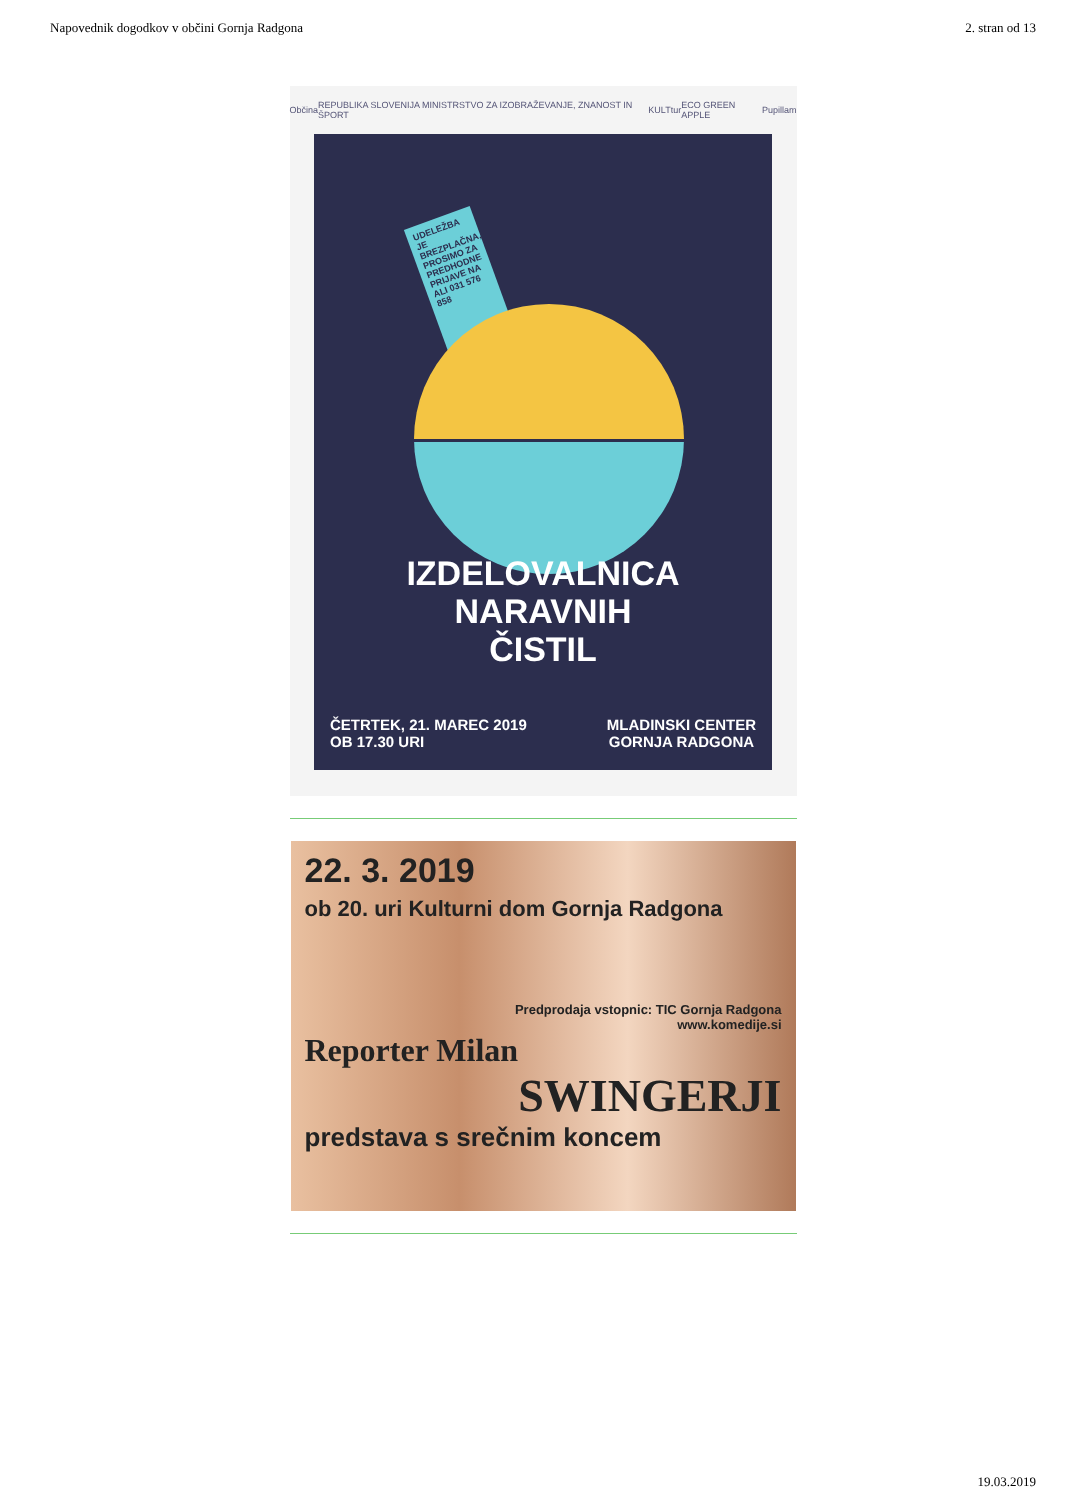Napovednik dogodkov v občini Gornja Radgona 2. stran od 13
Občina REPUBLIKA SLOVENIJA MINISTRSTVO ZA IZOBRAŽEVANJE, ZNANOST IN ŠPORT KULTtur ECO GREEN APPLE Pupillam
UDELEŽBA JE BREZPLAČNA, PROSIMO ZA PREDHODNE PRIJAVE NA ALI 031 576 858
IZDELOVALNICA
NARAVNIH
ČISTIL
ČETRTEK, 21. MAREC 2019
OB 17.30 URI
MLADINSKI CENTER
GORNJA RADGONA
22. 3. 2019
ob 20. uri Kulturni dom Gornja Radgona
Predprodaja vstopnic: TIC Gornja Radgona
www.komedije.si
Reporter Milan
SWINGERJI
predstava s srečnim koncem
19.03.2019